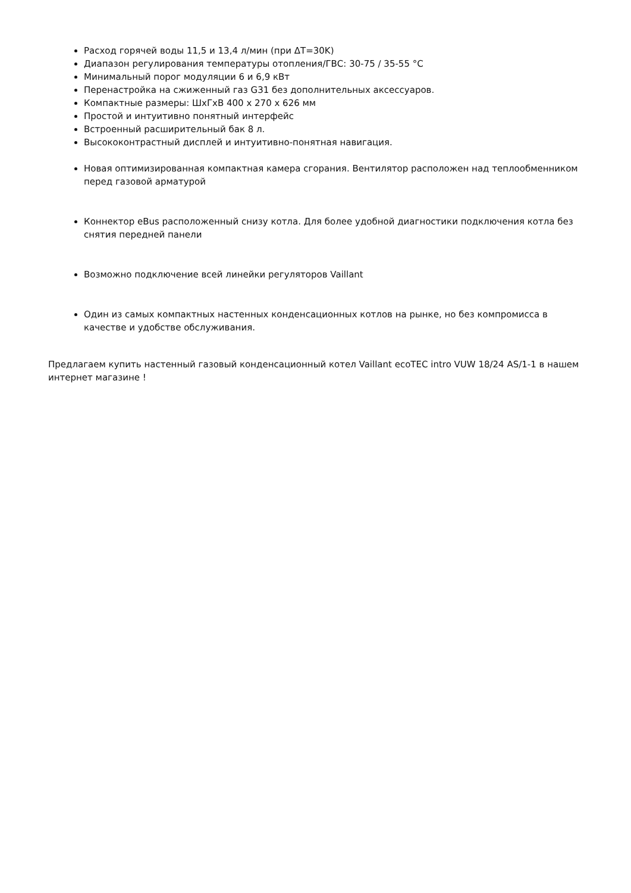Расход горячей воды 11,5 и 13,4 л/мин (при ΔT=30K)
Диапазон регулирования температуры отопления/ГВС: 30-75 / 35-55 °С
Минимальный порог модуляции 6 и 6,9 кВт
Перенастройка на сжиженный газ G31 без дополнительных аксессуаров.
Компактные размеры: ШхГхВ 400 х 270 х 626 мм
Простой и интуитивно понятный интерфейс
Встроенный расширительный бак 8 л.
Высококонтрастный дисплей и интуитивно-понятная навигация.
Новая оптимизированная компактная камера сгорания. Вентилятор расположен над теплообменником перед газовой арматурой
Коннектор eBus расположенный снизу котла. Для более удобной диагностики подключения котла без снятия передней панели
Возможно подключение всей линейки регуляторов Vaillant
Один из самых компактных настенных конденсационных котлов на рынке, но без компромисса в качестве и удобстве обслуживания.
Предлагаем купить настенный газовый конденсационный котел Vaillant ecoTEC intro VUW 18/24 AS/1-1 в нашем интернет магазине !